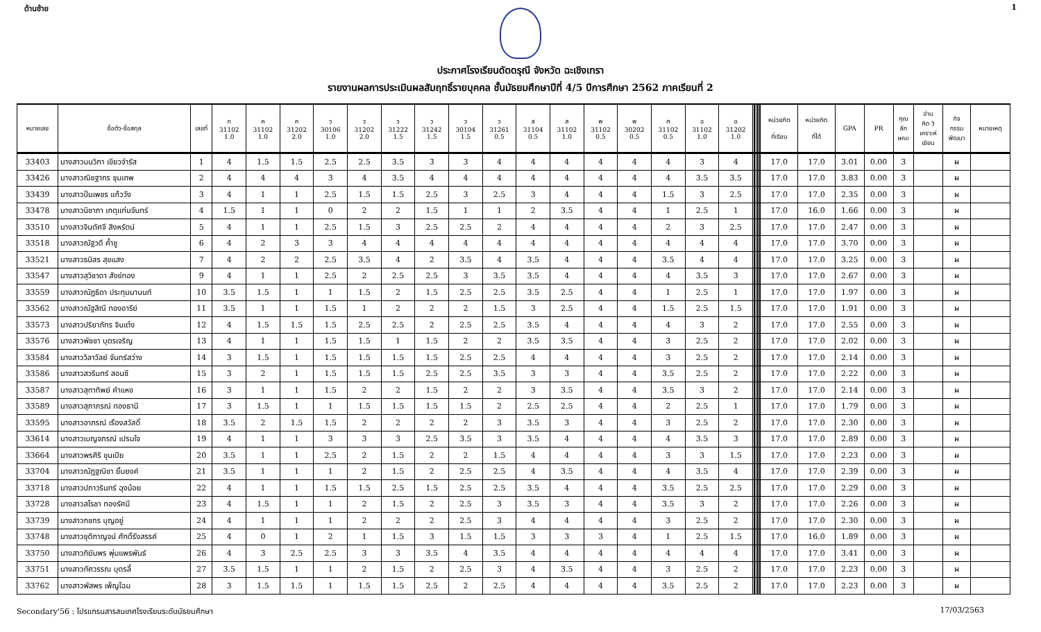ด้านซ้าย 1
ประกาศโรงเรียนดัดดรุณี จังหวัด ฉะเชิงเทรา
รายงานผลการประเมินผลสัมฤทธิ์รายบุคคล ชั้นมัธยมศึกษาปีที่ 4/5 ปีการศึกษา 2562 ภาคเรียนที่ 2
| หมายเลข | ชื่อตัว-ชื่อสกุล | เลขที่ | ท 31102 1.0 | ค 31102 1.0 | ค 31202 2.0 | ว 30106 1.0 | ว 31202 2.0 | ว 31222 1.5 | ว 31242 1.5 | ว 30104 1.5 | ว 31261 0.5 | ส 31104 0.5 | ส 31102 1.0 | พ 31102 0.5 | พ 30202 0.5 | ศ 31102 0.5 | อ 31102 1.0 | อ 31202 1.0 | | | | | | | | หน่วยกิต ที่เรียน | หน่วยกิต ที่ได้ | GPA | PR | คุณ ลัก ษณะ | อ่าน คิด วิ เคราะห์ เขียน | กิจ กรรม พัฒนา | หมายเหตุ |
| --- | --- | --- | --- | --- | --- | --- | --- | --- | --- | --- | --- | --- | --- | --- | --- | --- | --- | --- | --- | --- | --- | --- | --- | --- | --- | --- | --- | --- | --- | --- | --- | --- | --- |
| 33403 | นางสาวมนวิภา เขียวจำรัส | 1 | 4 | 1.5 | 1.5 | 2.5 | 2.5 | 3.5 | 3 | 3 | 4 | 4 | 4 | 4 | 4 | 4 | 3 | 4 | | | | | | | | 17.0 | 17.0 | 3.01 | 0.00 | 3 | | ผ | |
| 33426 | นางสาวณิชฐากร ชุมเทพ | 2 | 4 | 4 | 4 | 3 | 4 | 3.5 | 4 | 4 | 4 | 4 | 4 | 4 | 4 | 4 | 3.5 | 3.5 | | | | | | | | 17.0 | 17.0 | 3.83 | 0.00 | 3 | | ผ | |
| 33439 | นางสาวปิ่นเพชร แก้ววัง | 3 | 4 | 1 | 1 | 2.5 | 1.5 | 1.5 | 2.5 | 3 | 2.5 | 3 | 4 | 4 | 4 | 1.5 | 3 | 2.5 | | | | | | | | 17.0 | 17.0 | 2.35 | 0.00 | 3 | | ผ | |
| 33478 | นางสาวนิชาภา เกตุแก่นจันทร์ | 4 | 1.5 | 1 | 1 | 0 | 2 | 2 | 1.5 | 1 | 1 | 2 | 3.5 | 4 | 4 | 1 | 2.5 | 1 | | | | | | | | 17.0 | 16.0 | 1.66 | 0.00 | 3 | | ผ | |
| 33510 | นางสาวจินตัศจี สิงหรัตน์ | 5 | 4 | 1 | 1 | 2.5 | 1.5 | 3 | 2.5 | 2.5 | 2 | 4 | 4 | 4 | 4 | 2 | 3 | 2.5 | | | | | | | | 17.0 | 17.0 | 2.47 | 0.00 | 3 | | ผ | |
| 33518 | นางสาวณัฐวดี ค้ำชู | 6 | 4 | 2 | 3 | 3 | 4 | 4 | 4 | 4 | 4 | 4 | 4 | 4 | 4 | 4 | 4 | 4 | | | | | | | | 17.0 | 17.0 | 3.70 | 0.00 | 3 | | ผ | |
| 33521 | นางสาวธนิสร สุขแสง | 7 | 4 | 2 | 2 | 2.5 | 3.5 | 4 | 2 | 3.5 | 4 | 3.5 | 4 | 4 | 4 | 3.5 | 4 | 4 | | | | | | | | 17.0 | 17.0 | 3.25 | 0.00 | 3 | | ผ | |
| 33547 | นางสาวสุวิชาดา สังข์ทอง | 9 | 4 | 1 | 1 | 2.5 | 2 | 2.5 | 2.5 | 3 | 3.5 | 3.5 | 4 | 4 | 4 | 4 | 3.5 | 3 | | | | | | | | 17.0 | 17.0 | 2.67 | 0.00 | 3 | | ผ | |
| 33559 | นางสาวณัฏธิดา ประทุมมานนท์ | 10 | 3.5 | 1.5 | 1 | 1 | 1.5 | 2 | 1.5 | 2.5 | 2.5 | 3.5 | 2.5 | 4 | 4 | 1 | 2.5 | 1 | | | | | | | | 17.0 | 17.0 | 1.97 | 0.00 | 3 | | ผ | |
| 33562 | นางสาวณัฐสิณี ทองอารีย์ | 11 | 3.5 | 1 | 1 | 1.5 | 1 | 2 | 2 | 2 | 1.5 | 3 | 2.5 | 4 | 4 | 1.5 | 2.5 | 1.5 | | | | | | | | 17.0 | 17.0 | 1.91 | 0.00 | 3 | | ผ | |
| 33573 | นางสาวปริยาภัทร จินเต๋ง | 12 | 4 | 1.5 | 1.5 | 1.5 | 2.5 | 2.5 | 2 | 2.5 | 2.5 | 3.5 | 4 | 4 | 4 | 4 | 3 | 2 | | | | | | | | 17.0 | 17.0 | 2.55 | 0.00 | 3 | | ผ | |
| 33576 | นางสาวพัชชา บุตรเจริญ | 13 | 4 | 1 | 1 | 1.5 | 1.5 | 1 | 1.5 | 2 | 2 | 3.5 | 3.5 | 4 | 4 | 3 | 2.5 | 2 | | | | | | | | 17.0 | 17.0 | 2.02 | 0.00 | 3 | | ผ | |
| 33584 | นางสาววิลาวัลย์ จันทร์สว่าง | 14 | 3 | 1.5 | 1 | 1.5 | 1.5 | 1.5 | 1.5 | 2.5 | 2.5 | 4 | 4 | 4 | 4 | 3 | 2.5 | 2 | | | | | | | | 17.0 | 17.0 | 2.14 | 0.00 | 3 | | ผ | |
| 33586 | นางสาวสวรินทร์ สอนซี | 15 | 3 | 2 | 1 | 1.5 | 1.5 | 1.5 | 2.5 | 2.5 | 3.5 | 3 | 3 | 4 | 4 | 3.5 | 2.5 | 2 | | | | | | | | 17.0 | 17.0 | 2.22 | 0.00 | 3 | | ผ | |
| 33587 | นางสาวสุทาทิพย์ คำแหง | 16 | 3 | 1 | 1 | 1.5 | 2 | 2 | 1.5 | 2 | 2 | 3 | 3.5 | 4 | 4 | 3.5 | 3 | 2 | | | | | | | | 17.0 | 17.0 | 2.14 | 0.00 | 3 | | ผ | |
| 33589 | นางสาวสุภาภรณ์ ทองธานี | 17 | 3 | 1.5 | 1 | 1 | 1.5 | 1.5 | 1.5 | 1.5 | 2 | 2.5 | 2.5 | 4 | 4 | 2 | 2.5 | 1 | | | | | | | | 17.0 | 17.0 | 1.79 | 0.00 | 3 | | ผ | |
| 33595 | นางสาวอาภรณ์ เรืองสวัสดิ์ | 18 | 3.5 | 2 | 1.5 | 1.5 | 2 | 2 | 2 | 2 | 3 | 3.5 | 3 | 4 | 4 | 3 | 2.5 | 2 | | | | | | | | 17.0 | 17.0 | 2.30 | 0.00 | 3 | | ผ | |
| 33614 | นางสาวเบญจภรณ์ เปรมใจ | 19 | 4 | 1 | 1 | 3 | 3 | 3 | 2.5 | 3.5 | 3 | 3.5 | 4 | 4 | 4 | 4 | 3.5 | 3 | | | | | | | | 17.0 | 17.0 | 2.89 | 0.00 | 3 | | ผ | |
| 33664 | นางสาวพรศิริ ขุนเปีย | 20 | 3.5 | 1 | 1 | 2.5 | 2 | 1.5 | 2 | 2 | 1.5 | 4 | 4 | 4 | 4 | 3 | 3 | 1.5 | | | | | | | | 17.0 | 17.0 | 2.23 | 0.00 | 3 | | ผ | |
| 33704 | นางสาวณัฏฐณิชา ยิ้มยงค์ | 21 | 3.5 | 1 | 1 | 1 | 2 | 1.5 | 2 | 2.5 | 2.5 | 4 | 3.5 | 4 | 4 | 4 | 3.5 | 4 | | | | | | | | 17.0 | 17.0 | 2.39 | 0.00 | 3 | | ผ | |
| 33718 | นางสาวปภาวรินทร์ ฉุงน้อย | 22 | 4 | 1 | 1 | 1.5 | 1.5 | 2.5 | 1.5 | 2.5 | 2.5 | 3.5 | 4 | 4 | 4 | 3.5 | 2.5 | 2.5 | | | | | | | | 17.0 | 17.0 | 2.29 | 0.00 | 3 | | ผ | |
| 33728 | นางสาวสโรชา ทองรัศมี | 23 | 4 | 1.5 | 1 | 1 | 2 | 1.5 | 2 | 2.5 | 3 | 3.5 | 3 | 4 | 4 | 3.5 | 3 | 2 | | | | | | | | 17.0 | 17.0 | 2.26 | 0.00 | 3 | | ผ | |
| 33739 | นางสาวกชกร บุญอยู่ | 24 | 4 | 1 | 1 | 1 | 2 | 2 | 2 | 2.5 | 3 | 4 | 4 | 4 | 4 | 3 | 2.5 | 2 | | | | | | | | 17.0 | 17.0 | 2.30 | 0.00 | 3 | | ผ | |
| 33748 | นางสาวชุติกาญจน์ ศักดิ์รังสรรค์ | 25 | 4 | 0 | 1 | 2 | 1 | 1.5 | 3 | 1.5 | 1.5 | 3 | 3 | 3 | 4 | 1 | 2.5 | 1.5 | | | | | | | | 17.0 | 16.0 | 1.89 | 0.00 | 3 | | ผ | |
| 33750 | นางสาวทิฆัมพร พุ่มแพรพันธ์ | 26 | 4 | 3 | 2.5 | 2.5 | 3 | 3 | 3.5 | 4 | 3.5 | 4 | 4 | 4 | 4 | 4 | 4 | 4 | | | | | | | | 17.0 | 17.0 | 3.41 | 0.00 | 3 | | ผ | |
| 33751 | นางสาวทัศวรรณ บุตรลี้ | 27 | 3.5 | 1.5 | 1 | 1 | 2 | 1.5 | 2 | 2.5 | 3 | 4 | 3.5 | 4 | 4 | 3 | 2.5 | 2 | | | | | | | | 17.0 | 17.0 | 2.23 | 0.00 | 3 | | ผ | |
| 33762 | นางสาวพัสพร เพ็ญโฉม | 28 | 3 | 1.5 | 1.5 | 1 | 1.5 | 1.5 | 2.5 | 2 | 2.5 | 4 | 4 | 4 | 4 | 3.5 | 2.5 | 2 | | | | | | | | 17.0 | 17.0 | 2.23 | 0.00 | 3 | | ผ | |
Secondary'56 : โปรแกรมสารสนเทศโรงเรียนระดับมัธยมศึกษา 17/03/2563